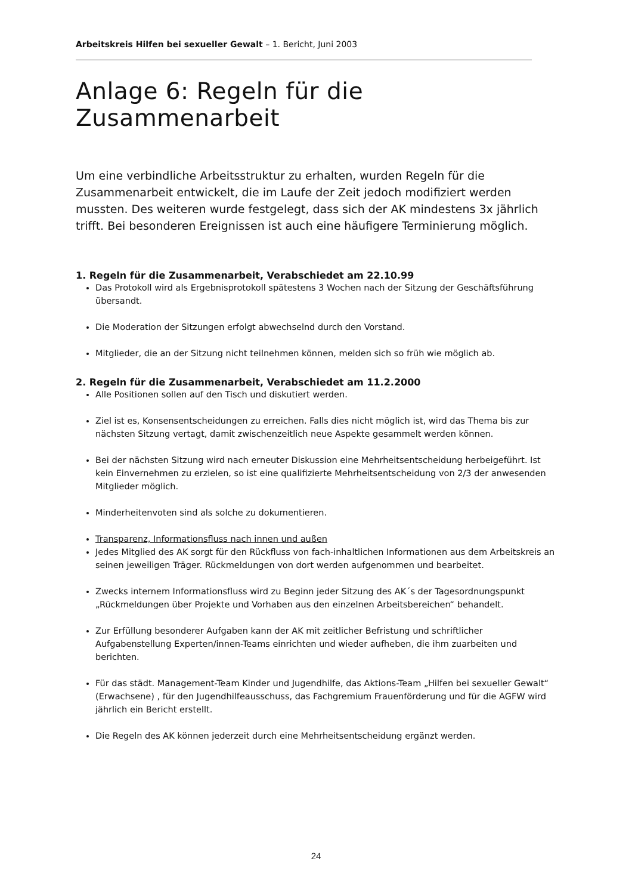Arbeitskreis Hilfen bei sexueller Gewalt – 1. Bericht, Juni 2003
Anlage 6: Regeln für die Zusammenarbeit
Um eine verbindliche Arbeitsstruktur zu erhalten, wurden Regeln für die Zusammenarbeit entwickelt, die im Laufe der Zeit jedoch modifiziert werden mussten. Des weiteren wurde festgelegt, dass sich der AK mindestens 3x jährlich trifft. Bei besonderen Ereignissen ist auch eine häufigere Terminierung möglich.
1. Regeln für die Zusammenarbeit, Verabschiedet am 22.10.99
Das Protokoll wird als Ergebnisprotokoll spätestens 3 Wochen nach der Sitzung der Geschäftsführung übersandt.
Die Moderation der Sitzungen erfolgt abwechselnd durch den Vorstand.
Mitglieder, die an der Sitzung nicht teilnehmen können, melden sich so früh wie möglich ab.
2. Regeln für die Zusammenarbeit, Verabschiedet am 11.2.2000
Alle Positionen sollen auf den Tisch und diskutiert werden.
Ziel ist es, Konsensentscheidungen zu erreichen. Falls dies nicht möglich ist, wird das Thema bis zur nächsten Sitzung vertagt, damit zwischenzeitlich neue Aspekte gesammelt werden können.
Bei der nächsten Sitzung wird nach erneuter Diskussion eine Mehrheitsentscheidung herbeigeführt. Ist kein Einvernehmen zu erzielen, so ist eine qualifizierte Mehrheitsentscheidung von 2/3 der anwesenden Mitglieder möglich.
Minderheitenvoten sind als solche zu dokumentieren.
Transparenz, Informationsfluss nach innen und außen
Jedes Mitglied des AK sorgt für den Rückfluss von fach-inhaltlichen Informationen aus dem Arbeitskreis an seinen jeweiligen Träger. Rückmeldungen von dort werden aufgenommen und bearbeitet.
Zwecks internem Informationsfluss wird zu Beginn jeder Sitzung des AK´s der Tagesordnungspunkt „Rückmeldungen über Projekte und Vorhaben aus den einzelnen Arbeitsbereichen“ behandelt.
Zur Erfüllung besonderer Aufgaben kann der AK mit zeitlicher Befristung und schriftlicher Aufgabenstellung Experten/innen-Teams einrichten und wieder aufheben, die ihm zuarbeiten und berichten.
Für das städt. Management-Team Kinder und Jugendhilfe, das Aktions-Team „Hilfen bei sexueller Gewalt“ (Erwachsene) , für den Jugendhilfeausschuss, das Fachgremium Frauenförderung und für die AGFW wird jährlich ein Bericht erstellt.
Die Regeln des AK können jederzeit durch eine Mehrheitsentscheidung ergänzt werden.
24